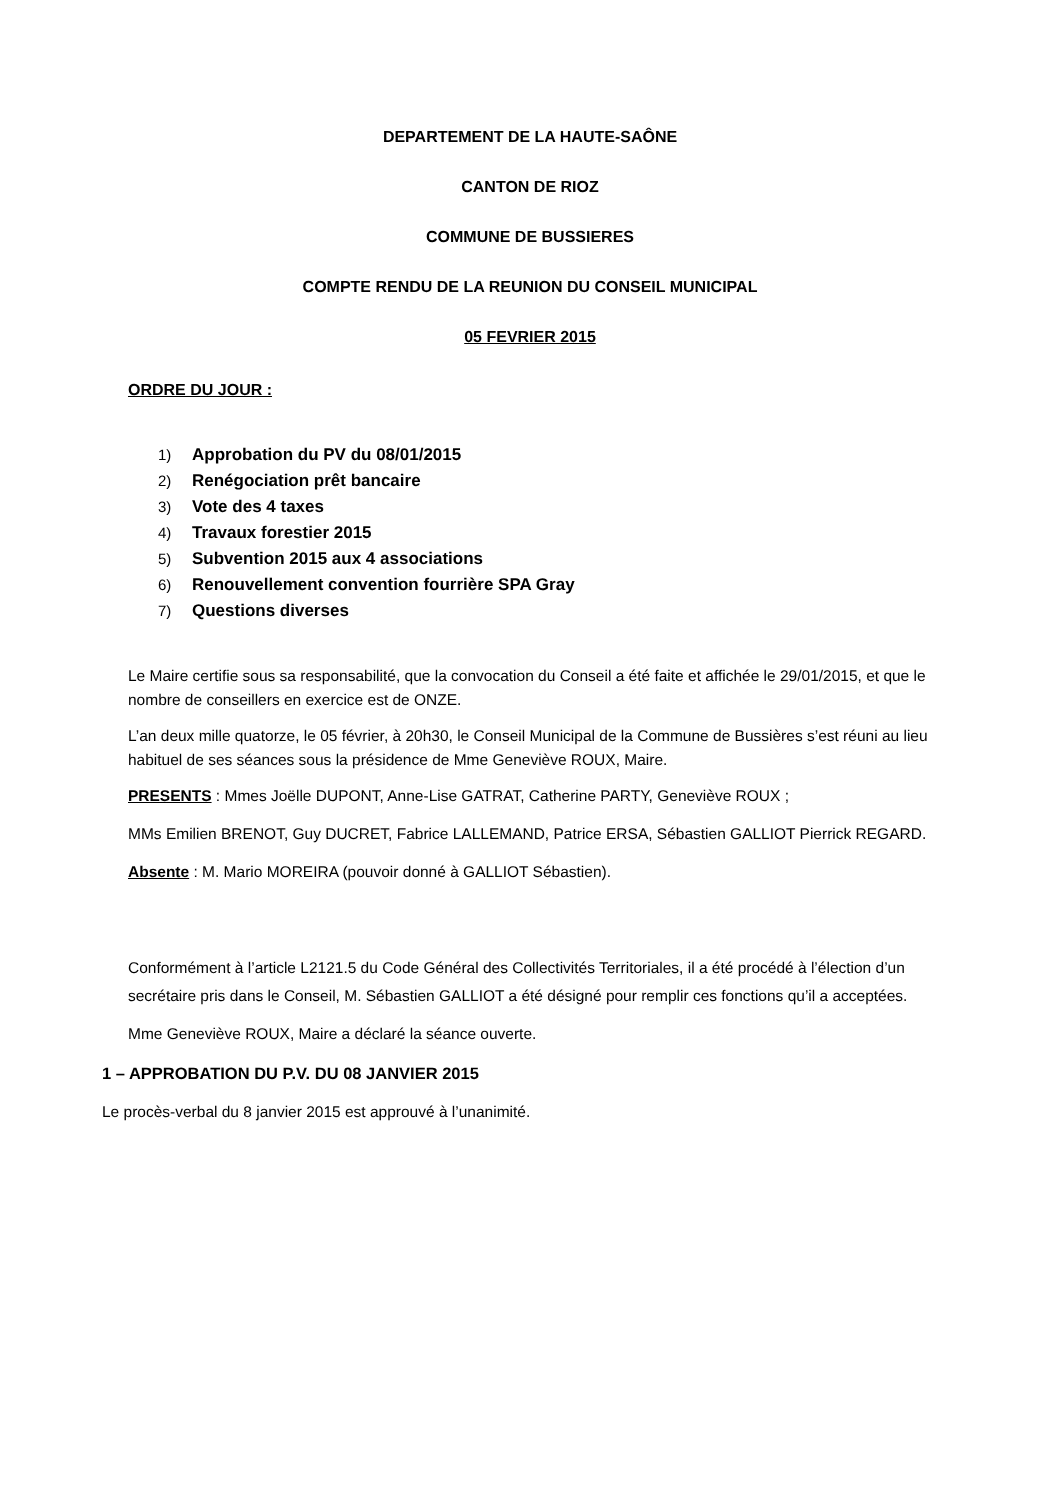DEPARTEMENT DE LA HAUTE-SAÔNE
CANTON DE RIOZ
COMMUNE DE BUSSIERES
COMPTE RENDU DE LA REUNION DU CONSEIL MUNICIPAL
05 FEVRIER 2015
ORDRE DU JOUR :
1) Approbation du PV du 08/01/2015
2) Renégociation prêt bancaire
3) Vote des 4 taxes
4) Travaux forestier 2015
5) Subvention 2015 aux 4 associations
6) Renouvellement convention fourrière SPA Gray
7) Questions diverses
Le Maire certifie sous sa responsabilité, que la convocation du Conseil a été faite et affichée le 29/01/2015, et que le nombre de conseillers en exercice est de ONZE.
L’an deux mille quatorze, le 05 février, à 20h30, le Conseil Municipal de la Commune de Bussières s’est réuni au lieu habituel de ses séances sous la présidence de Mme Geneviève ROUX, Maire.
PRESENTS : Mmes Joëlle DUPONT, Anne-Lise GATRAT, Catherine PARTY, Geneviève ROUX ;
MMs Emilien BRENOT, Guy DUCRET, Fabrice LALLEMAND, Patrice ERSA, Sébastien GALLIOT Pierrick REGARD.
Absente : M. Mario MOREIRA (pouvoir donné à GALLIOT Sébastien).
Conformément à l’article L2121.5 du Code Général des Collectivités Territoriales, il a été procédé à l’élection d’un secrétaire pris dans le Conseil, M. Sébastien GALLIOT a été désigné pour remplir ces fonctions qu’il a acceptées.
Mme Geneviève ROUX, Maire a déclaré la séance ouverte.
1 – APPROBATION DU P.V. DU 08 JANVIER 2015
Le procès-verbal du 8 janvier 2015 est approuvé à l’unanimité.